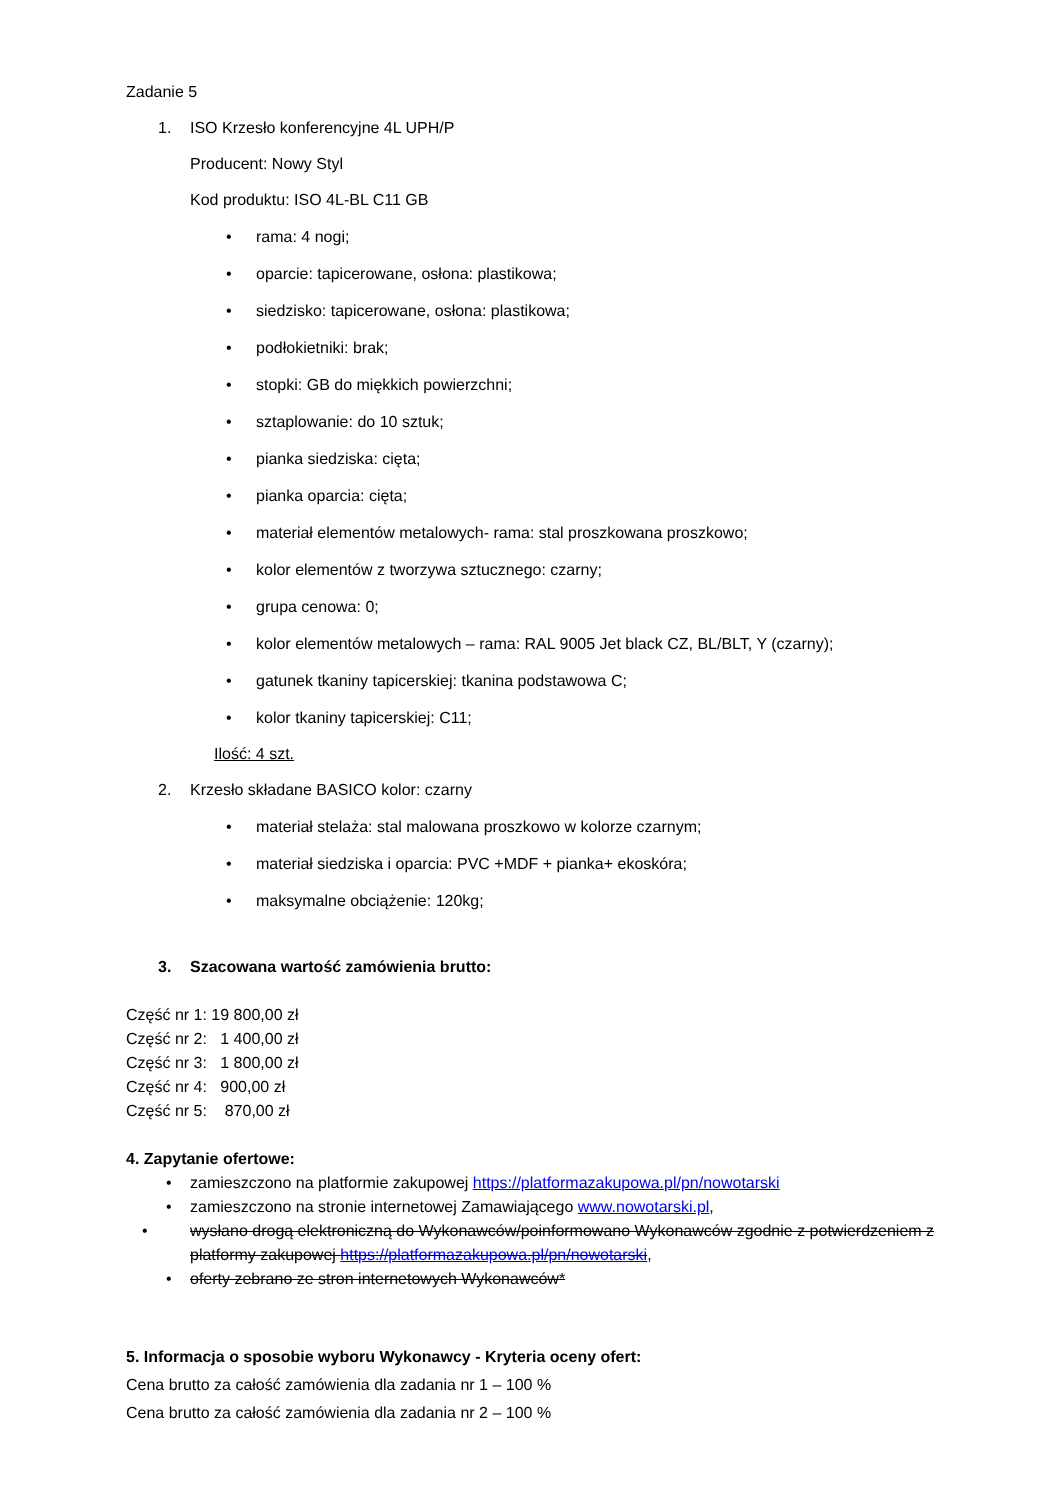Zadanie 5
1. ISO Krzesło konferencyjne 4L UPH/P
Producent: Nowy Styl
Kod produktu: ISO 4L-BL C11 GB
• rama: 4 nogi;
• oparcie: tapicerowane, osłona: plastikowa;
• siedzisko: tapicerowane, osłona: plastikowa;
• podłokietniki: brak;
• stopki: GB do miękkich powierzchni;
• sztaplowanie: do 10 sztuk;
• pianka siedziska: cięta;
• pianka oparcia: cięta;
• materiał elementów metalowych- rama: stal proszkowana proszkowo;
• kolor elementów z tworzywa sztucznego: czarny;
• grupa cenowa: 0;
• kolor elementów metalowych – rama: RAL 9005 Jet black CZ, BL/BLT, Y (czarny);
• gatunek tkaniny tapicerskiej: tkanina podstawowa C;
• kolor tkaniny tapicerskiej: C11;
Ilość: 4 szt.
2. Krzesło składane BASICO kolor: czarny
• materiał stelaża: stal malowana proszkowo w kolorze czarnym;
• materiał siedziska i oparcia: PVC +MDF + pianka+ ekoskóra;
• maksymalne obciążenie: 120kg;
3. Szacowana wartość zamówienia brutto:
Część nr 1: 19 800,00 zł
Część nr 2: 1 400,00 zł
Część nr 3: 1 800,00 zł
Część nr 4: 900,00 zł
Część nr 5: 870,00 zł
4. Zapytanie ofertowe:
• zamieszczono na platformie zakupowej https://platformazakupowa.pl/pn/nowotarski
• zamieszczono na stronie internetowej Zamawiającego www.nowotarski.pl,
• wysłano drogą elektroniczną do Wykonawców/poinformowano Wykonawców zgodnie z potwierdzeniem z platformy zakupowej https://platformazakupowa.pl/pn/nowotarski,
• oferty zebrano ze stron internetowych Wykonawców*
5. Informacja o sposobie wyboru Wykonawcy - Kryteria oceny ofert:
Cena brutto za całość zamówienia dla zadania nr 1 – 100 %
Cena brutto za całość zamówienia dla zadania nr 2 – 100 %